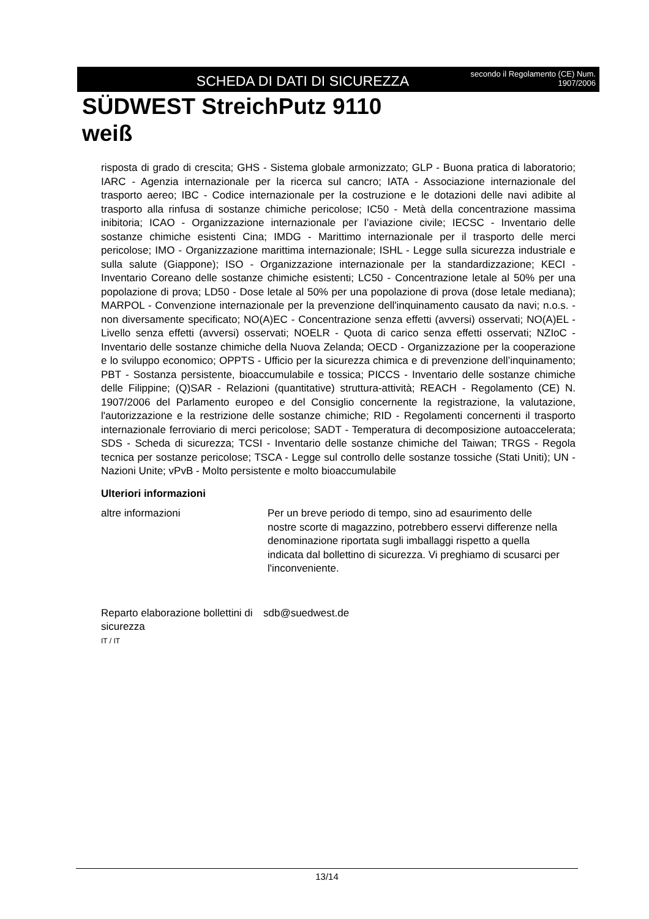SCHEDA DI DATI DI SICUREZZA
secondo il Regolamento (CE) Num. 1907/2006
SÜDWEST StreichPutz 9110
weiß
risposta di grado di crescita; GHS - Sistema globale armonizzato; GLP - Buona pratica di laboratorio; IARC - Agenzia internazionale per la ricerca sul cancro; IATA - Associazione internazionale del trasporto aereo; IBC - Codice internazionale per la costruzione e le dotazioni delle navi adibite al trasporto alla rinfusa di sostanze chimiche pericolose; IC50 - Metà della concentrazione massima inibitoria; ICAO - Organizzazione internazionale per l’aviazione civile; IECSC - Inventario delle sostanze chimiche esistenti Cina; IMDG - Marittimo internazionale per il trasporto delle merci pericolose; IMO - Organizzazione marittima internazionale; ISHL - Legge sulla sicurezza industriale e sulla salute (Giappone); ISO - Organizzazione internazionale per la standardizzazione; KECI - Inventario Coreano delle sostanze chimiche esistenti; LC50 - Concentrazione letale al 50% per una popolazione di prova; LD50 - Dose letale al 50% per una popolazione di prova (dose letale mediana); MARPOL - Convenzione internazionale per la prevenzione dell'inquinamento causato da navi; n.o.s. - non diversamente specificato; NO(A)EC - Concentrazione senza effetti (avversi) osservati; NO(A)EL - Livello senza effetti (avversi) osservati; NOELR - Quota di carico senza effetti osservati; NZIoC - Inventario delle sostanze chimiche della Nuova Zelanda; OECD - Organizzazione per la cooperazione e lo sviluppo economico; OPPTS - Ufficio per la sicurezza chimica e di prevenzione dell’inquinamento; PBT - Sostanza persistente, bioaccumulabile e tossica; PICCS - Inventario delle sostanze chimiche delle Filippine; (Q)SAR - Relazioni (quantitative) struttura-attività; REACH - Regolamento (CE) N. 1907/2006 del Parlamento europeo e del Consiglio concernente la registrazione, la valutazione, l'autorizzazione e la restrizione delle sostanze chimiche; RID - Regolamenti concernenti il trasporto internazionale ferroviario di merci pericolose; SADT - Temperatura di decomposizione autoaccelerata; SDS - Scheda di sicurezza; TCSI - Inventario delle sostanze chimiche del Taiwan; TRGS - Regola tecnica per sostanze pericolose; TSCA - Legge sul controllo delle sostanze tossiche (Stati Uniti); UN - Nazioni Unite; vPvB - Molto persistente e molto bioaccumulabile
Ulteriori informazioni
altre informazioni Per un breve periodo di tempo, sino ad esaurimento delle nostre scorte di magazzino, potrebbero esservi differenze nella denominazione riportata sugli imballaggi rispetto a quella indicata dal bollettino di sicurezza. Vi preghiamo di scusarci per l'inconveniente.
Reparto elaborazione bollettini di sicurezza
sdb@suedwest.de
IT / IT
13/14